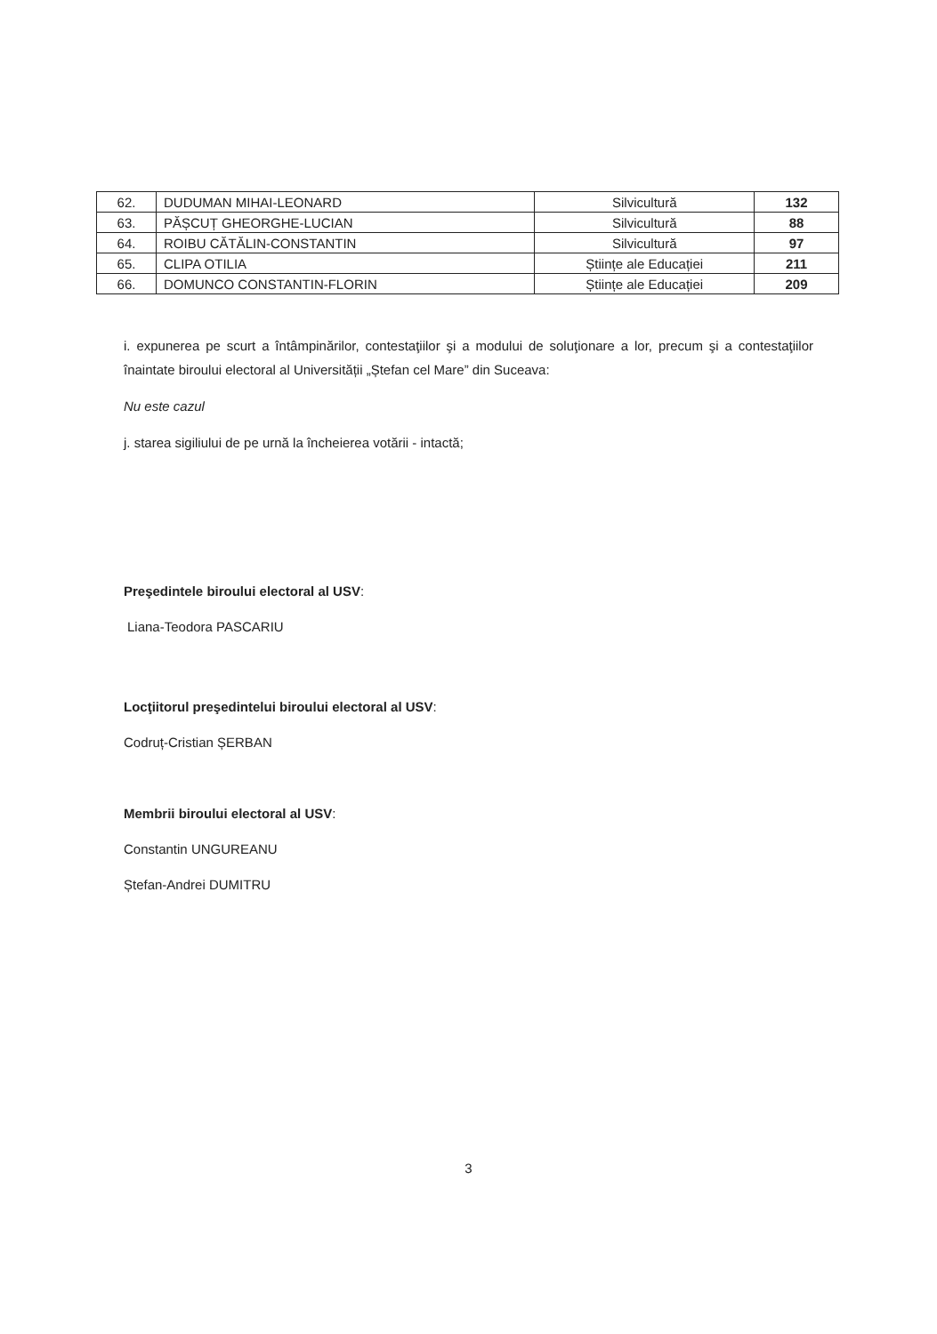| 62. | DUDUMAN MIHAI-LEONARD | Silvicultură | 132 |
| 63. | PĂȘCUȚ GHEORGHE-LUCIAN | Silvicultură | 88 |
| 64. | ROIBU CĂTĂLIN-CONSTANTIN | Silvicultură | 97 |
| 65. | CLIPA OTILIA | Științe ale Educației | 211 |
| 66. | DOMUNCO CONSTANTIN-FLORIN | Științe ale Educației | 209 |
i. expunerea pe scurt a întâmpinărilor, contestaţiilor şi a modului de soluţionare a lor, precum şi a contestaţiilor înaintate biroului electoral al Universității „Ștefan cel Mare” din Suceava:
Nu este cazul
j. starea sigiliului de pe urnă la încheierea votării - intactă;
Preşedintele biroului electoral al USV:
Liana-Teodora PASCARIU
Locţiitorul preşedintelui biroului electoral al USV:
Codruț-Cristian ȘERBAN
Membrii biroului electoral al USV:
Constantin UNGUREANU
Ștefan-Andrei DUMITRU
3